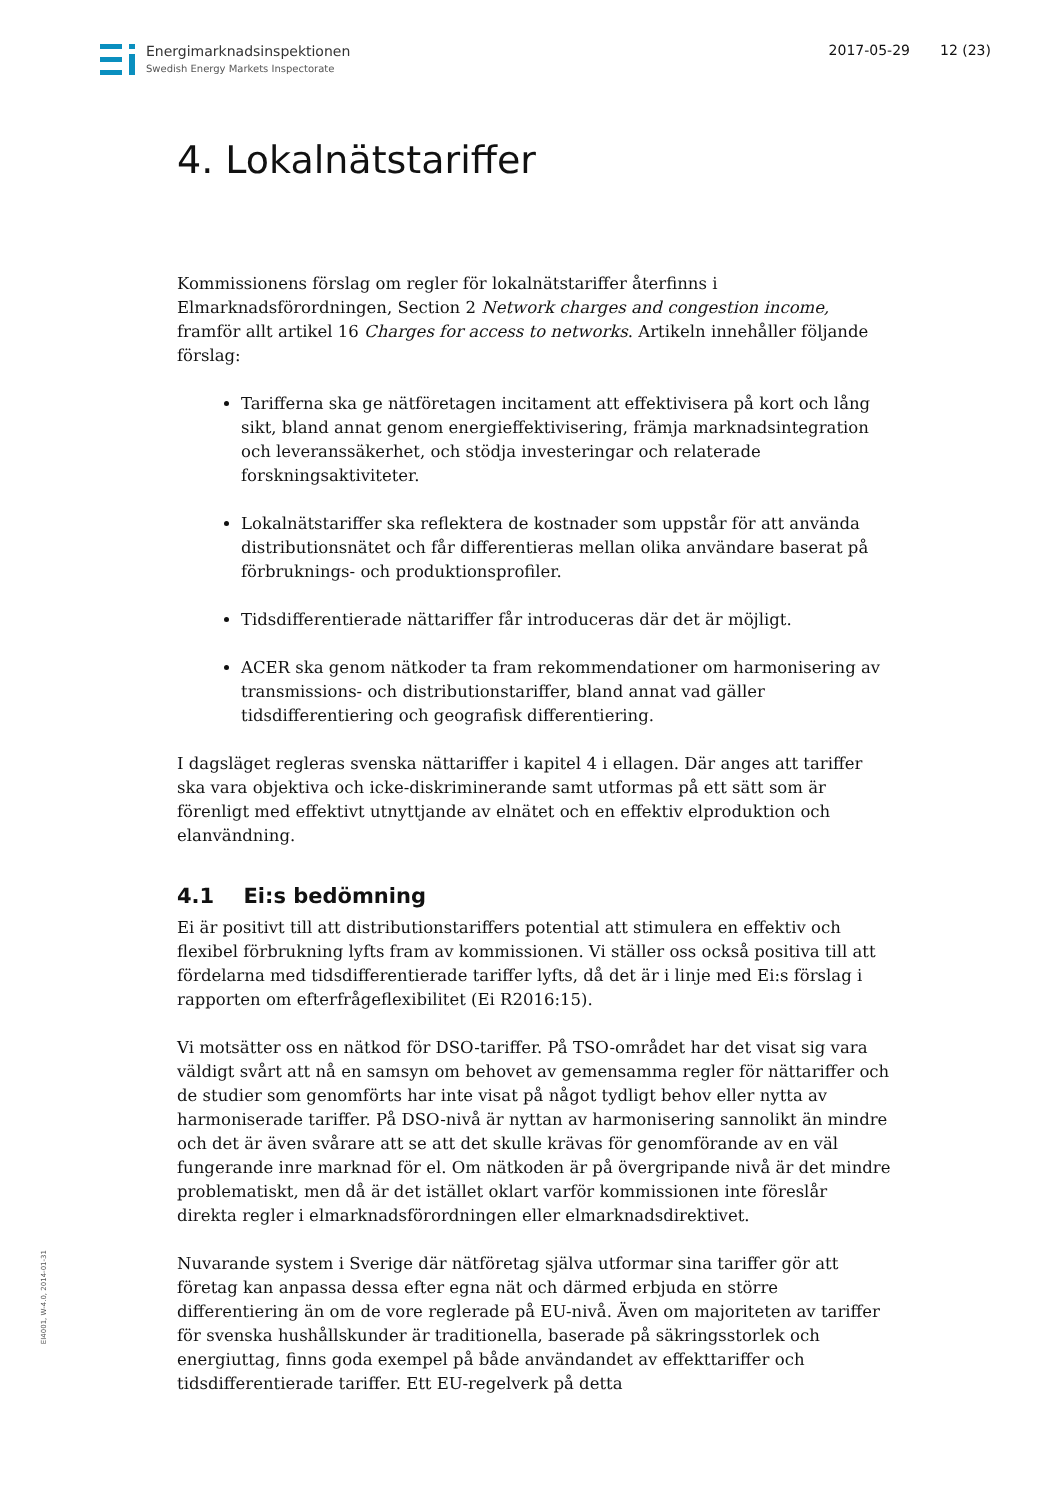Energimarknadsinspektionen
Swedish Energy Markets Inspectorate
2017-05-29 12 (23)
4. Lokalnätstariffer
Kommissionens förslag om regler för lokalnätstariffer återfinns i Elmarknadsförordningen, Section 2 Network charges and congestion income, framför allt artikel 16 Charges for access to networks. Artikeln innehåller följande förslag:
Tarifferna ska ge nätföretagen incitament att effektivisera på kort och lång sikt, bland annat genom energieffektivisering, främja marknadsintegration och leveranssäkerhet, och stödja investeringar och relaterade forskningsaktiviteter.
Lokalnätstariffer ska reflektera de kostnader som uppstår för att använda distributionsnätet och får differentieras mellan olika användare baserat på förbruknings- och produktionsprofiler.
Tidsdifferentierade nättariffer får introduceras där det är möjligt.
ACER ska genom nätkoder ta fram rekommendationer om harmonisering av transmissions- och distributionstariffer, bland annat vad gäller tidsdifferentiering och geografisk differentiering.
I dagsläget regleras svenska nättariffer i kapitel 4 i ellagen. Där anges att tariffer ska vara objektiva och icke-diskriminerande samt utformas på ett sätt som är förenligt med effektivt utnyttjande av elnätet och en effektiv elproduktion och elanvändning.
4.1 Ei:s bedömning
Ei är positivt till att distributionstariffers potential att stimulera en effektiv och flexibel förbrukning lyfts fram av kommissionen. Vi ställer oss också positiva till att fördelarna med tidsdifferentierade tariffer lyfts, då det är i linje med Ei:s förslag i rapporten om efterfrågeflexibilitet (Ei R2016:15).
Vi motsätter oss en nätkod för DSO-tariffer. På TSO-området har det visat sig vara väldigt svårt att nå en samsyn om behovet av gemensamma regler för nättariffer och de studier som genomförts har inte visat på något tydligt behov eller nytta av harmoniserade tariffer. På DSO-nivå är nyttan av harmonisering sannolikt än mindre och det är även svårare att se att det skulle krävas för genomförande av en väl fungerande inre marknad för el. Om nätkoden är på övergripande nivå är det mindre problematiskt, men då är det istället oklart varför kommissionen inte föreslår direkta regler i elmarknadsförordningen eller elmarknadsdirektivet.
Nuvarande system i Sverige där nätföretag själva utformar sina tariffer gör att företag kan anpassa dessa efter egna nät och därmed erbjuda en större differentiering än om de vore reglerade på EU-nivå. Även om majoriteten av tariffer för svenska hushållskunder är traditionella, baserade på säkringsstorlek och energiuttag, finns goda exempel på både användandet av effekttariffer och tidsdifferentierade tariffer. Ett EU-regelverk på detta
EI4001, W-4.0, 2014-01-31